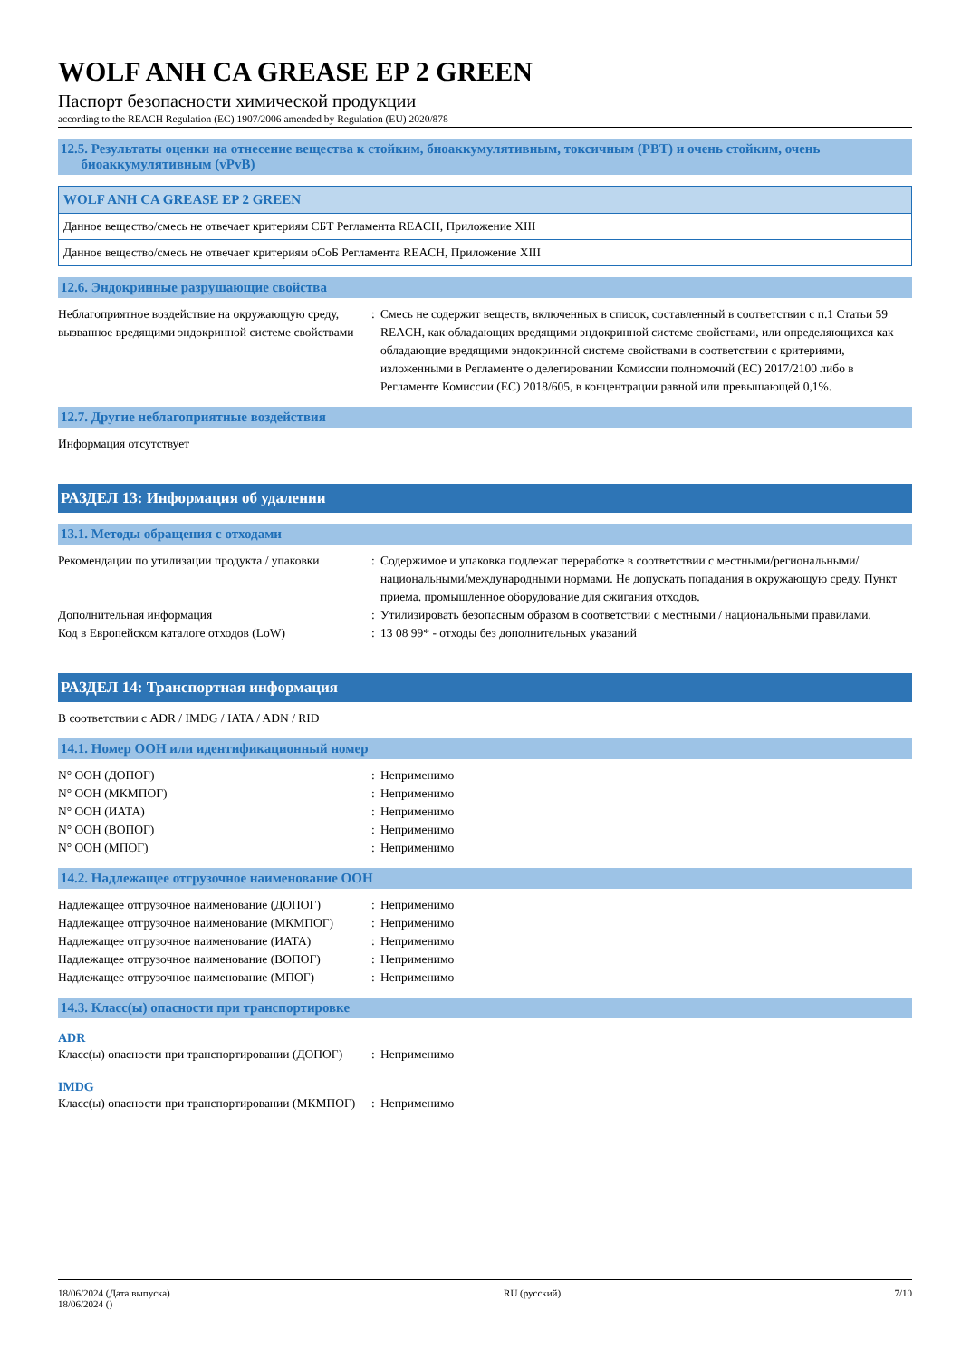WOLF ANH CA GREASE EP 2 GREEN
Паспорт безопасности химической продукции
according to the REACH Regulation (EC) 1907/2006 amended by Regulation (EU) 2020/878
12.5. Результаты оценки на отнесение вещества к стойким, биоаккумулятивным, токсичным (PBT) и очень стойким, очень
биоаккумулятивным (vPvB)
| WOLF ANH CA GREASE EP 2 GREEN |
| --- |
| Данное вещество/смесь не отвечает критериям СБТ Регламента REACH, Приложение XIII |
| Данное вещество/смесь не отвечает критериям оСоБ Регламента REACH, Приложение XIII |
12.6. Эндокринные разрушающие свойства
| Неблагоприятное воздействие на окружающую среду, вызванное вредящими эндокринной системе свойствами | : | Смесь не содержит веществ, включенных в список, составленный в соответствии с п.1 Статьи 59 REACH, как обладающих вредящими эндокринной системе свойствами, или определяющихся как обладающие вредящими эндокринной системе свойствами в соответствии с критериями, изложенными в Регламенте о делегировании Комиссии полномочий (ЕС) 2017/2100 либо в Регламенте Комиссии (ЕС) 2018/605, в концентрации равной или превышающей 0,1%. |
12.7. Другие неблагоприятные воздействия
Информация отсутствует
РАЗДЕЛ 13: Информация об удалении
13.1. Методы обращения с отходами
| Рекомендации по утилизации продукта / упаковки | : | Содержимое и упаковка подлежат переработке в соответствии с местными/региональными/национальными/международными нормами. Не допускать попадания в окружающую среду. Пункт приема. промышленное оборудование для сжигания отходов. |
| Дополнительная информация | : | Утилизировать безопасным образом в соответствии с местными / национальными правилами. |
| Код в Европейском каталоге отходов (LoW) | : | 13 08 99* - отходы без дополнительных указаний |
РАЗДЕЛ 14: Транспортная информация
В соответствии с ADR / IMDG / IATA / ADN / RID
14.1. Номер ООН или идентификационный номер
| N° ООН (ДОПОГ) | : | Неприменимо |
| N° ООН (МКМПОГ) | : | Неприменимо |
| N° ООН (ИАТА) | : | Неприменимо |
| N° ООН (ВОПОГ) | : | Неприменимо |
| N° ООН (МПОГ) | : | Неприменимо |
14.2. Надлежащее отгрузочное наименование ООН
| Надлежащее отгрузочное наименование (ДОПОГ) | : | Неприменимо |
| Надлежащее отгрузочное наименование (МКМПОГ) | : | Неприменимо |
| Надлежащее отгрузочное наименование (ИАТА) | : | Неприменимо |
| Надлежащее отгрузочное наименование (ВОПОГ) | : | Неприменимо |
| Надлежащее отгрузочное наименование (МПОГ) | : | Неприменимо |
14.3. Класс(ы) опасности при транспортировке
ADR
| Класс(ы) опасности при транспортировании (ДОПОГ) | : | Неприменимо |
IMDG
| Класс(ы) опасности при транспортировании (МКМПОГ) | : | Неприменимо |
18/06/2024 (Дата выпуска)
18/06/2024 ()
RU (русский) 7/10